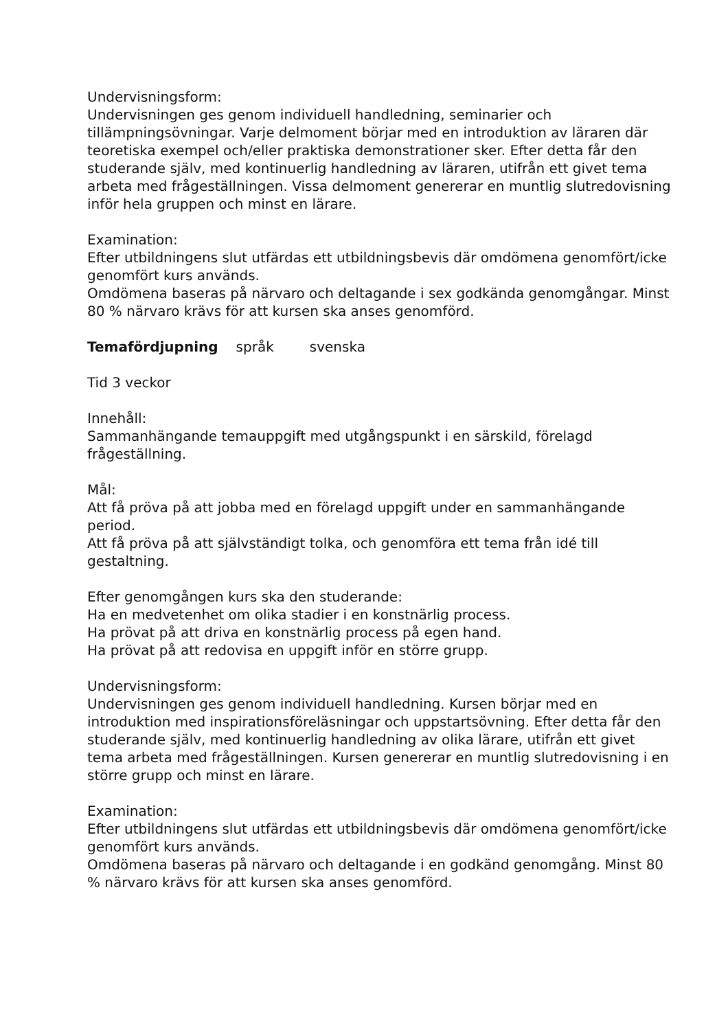Undervisningsform:
Undervisningen ges genom individuell handledning, seminarier och tillämpningsövningar. Varje delmoment börjar med en introduktion av läraren där teoretiska exempel och/eller praktiska demonstrationer sker. Efter detta får den studerande själv, med kontinuerlig handledning av läraren, utifrån ett givet tema arbeta med frågeställningen. Vissa delmoment genererar en muntlig slutredovisning inför hela gruppen och minst en lärare.
Examination:
Efter utbildningens slut utfärdas ett utbildningsbevis där omdömena genomfört/icke genomfört kurs används.
Omdömena baseras på närvaro och deltagande i sex godkända genomgångar. Minst 80 % närvaro krävs för att kursen ska anses genomförd.
Temafördjupning språk svenska
Tid 3 veckor
Innehåll:
Sammanhängande temauppgift med utgångspunkt i en särskild, förelagd frågeställning.
Mål:
Att få pröva på att jobba med en förelagd uppgift under en sammanhängande period.
Att få pröva på att självständigt tolka, och genomföra ett tema från idé till gestaltning.
Efter genomgången kurs ska den studerande:
Ha en medvetenhet om olika stadier i en konstnärlig process.
Ha prövat på att driva en konstnärlig process på egen hand.
Ha prövat på att redovisa en uppgift inför en större grupp.
Undervisningsform:
Undervisningen ges genom individuell handledning. Kursen börjar med en introduktion med inspirationsföreläsningar och uppstartsövning. Efter detta får den studerande själv, med kontinuerlig handledning av olika lärare, utifrån ett givet tema arbeta med frågeställningen. Kursen genererar en muntlig slutredovisning i en större grupp och minst en lärare.
Examination:
Efter utbildningens slut utfärdas ett utbildningsbevis där omdömena genomfört/icke genomfört kurs används.
Omdömena baseras på närvaro och deltagande i en godkänd genomgång. Minst 80 % närvaro krävs för att kursen ska anses genomförd.